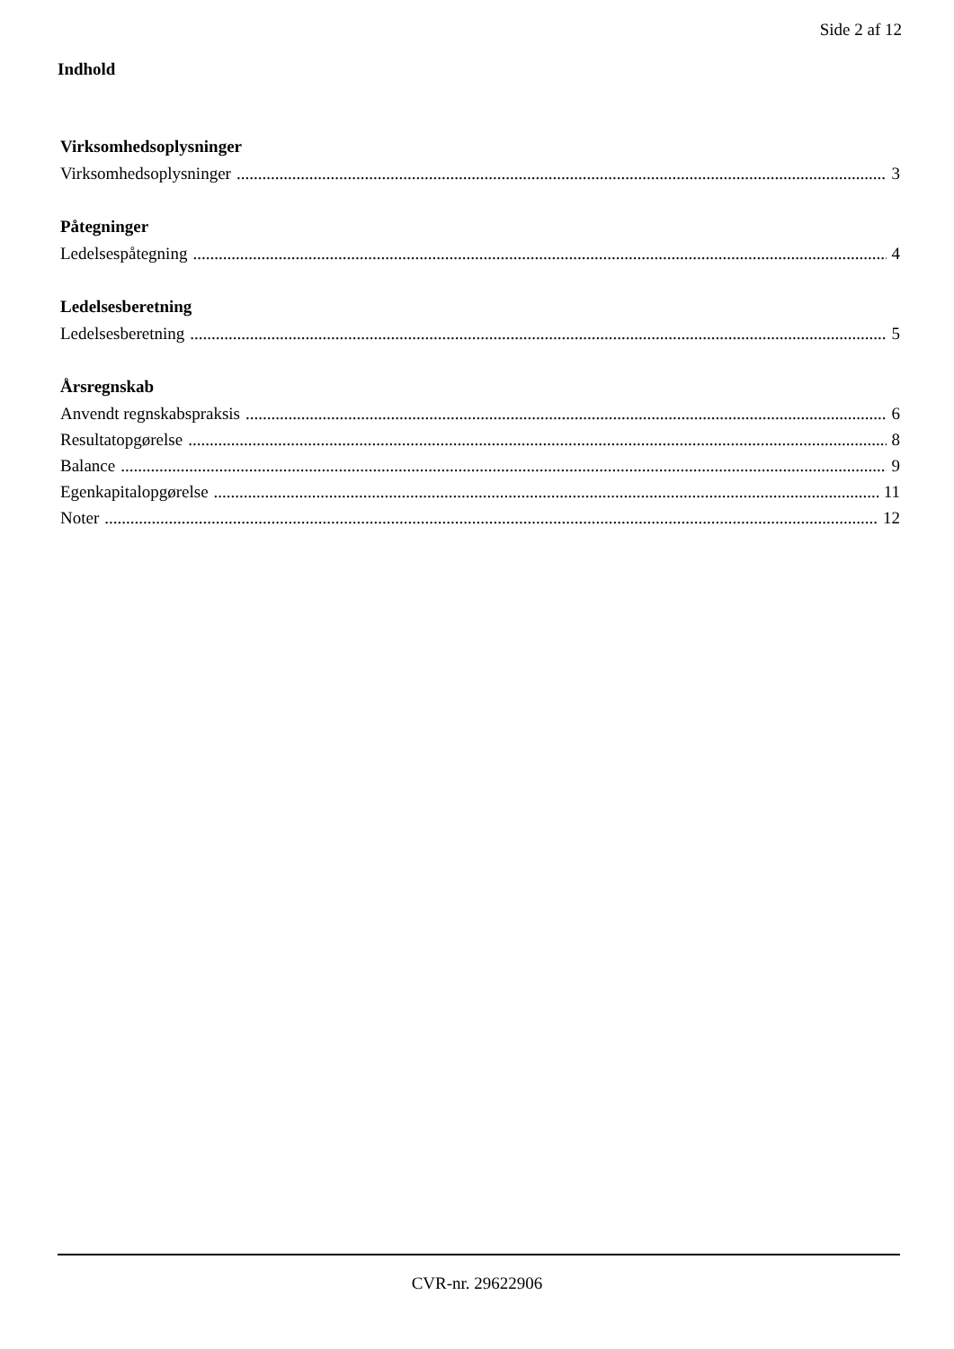Side 2 af 12
Indhold
Virksomhedsoplysninger
Virksomhedsoplysninger 3
Påtegninger
Ledelsespåtegning 4
Ledelsesberetning
Ledelsesberetning 5
Årsregnskab
Anvendt regnskabspraksis 6
Resultatopgørelse 8
Balance 9
Egenkapitalopgørelse 11
Noter 12
CVR-nr. 29622906